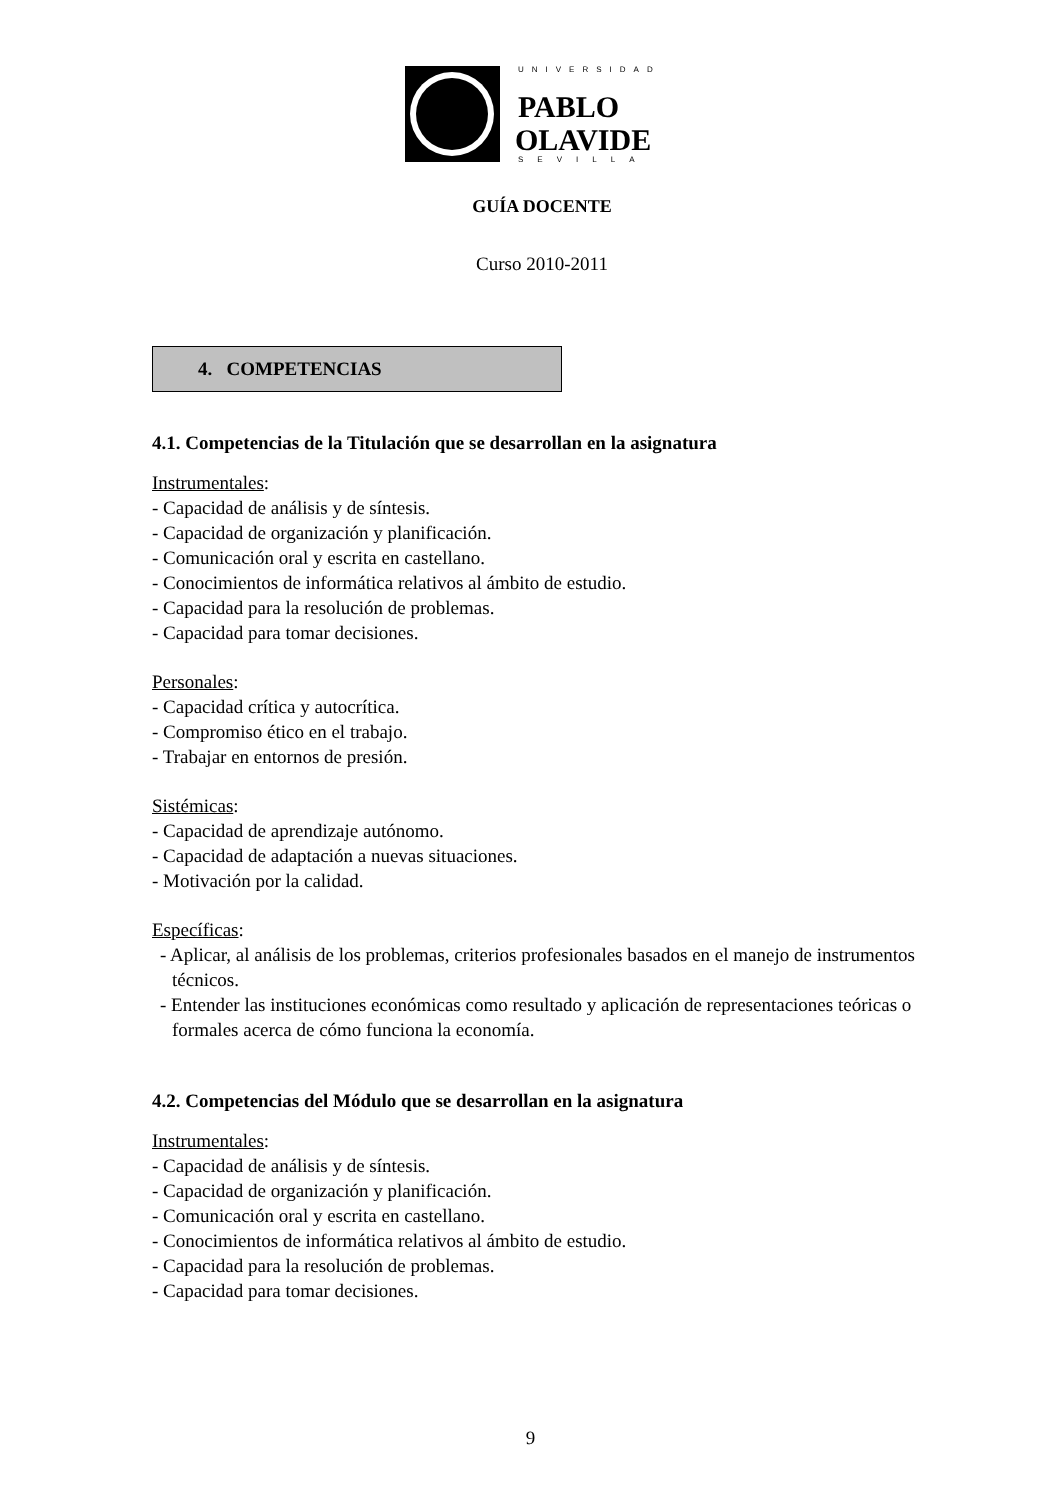UNIVERSIDAD
PABLO
OLAVIDE
SEVILLA
GUÍA DOCENTE
Curso 2010-2011
4. COMPETENCIAS
4.1. Competencias de la Titulación que se desarrollan en la asignatura
Instrumentales:
- Capacidad de análisis y de síntesis.
- Capacidad de organización y planificación.
- Comunicación oral y escrita en castellano.
- Conocimientos de informática relativos al ámbito de estudio.
- Capacidad para la resolución de problemas.
- Capacidad para tomar decisiones.
Personales:
- Capacidad crítica y autocrítica.
- Compromiso ético en el trabajo.
- Trabajar en entornos de presión.
Sistémicas:
- Capacidad de aprendizaje autónomo.
- Capacidad de adaptación a nuevas situaciones.
- Motivación por la calidad.
Específicas:
- Aplicar, al análisis de los problemas, criterios profesionales basados en el manejo de instrumentos técnicos.
- Entender las instituciones económicas como resultado y aplicación de representaciones teóricas o formales acerca de cómo funciona la economía.
4.2. Competencias del Módulo que se desarrollan en la asignatura
Instrumentales:
- Capacidad de análisis y de síntesis.
- Capacidad de organización y planificación.
- Comunicación oral y escrita en castellano.
- Conocimientos de informática relativos al ámbito de estudio.
- Capacidad para la resolución de problemas.
- Capacidad para tomar decisiones.
9